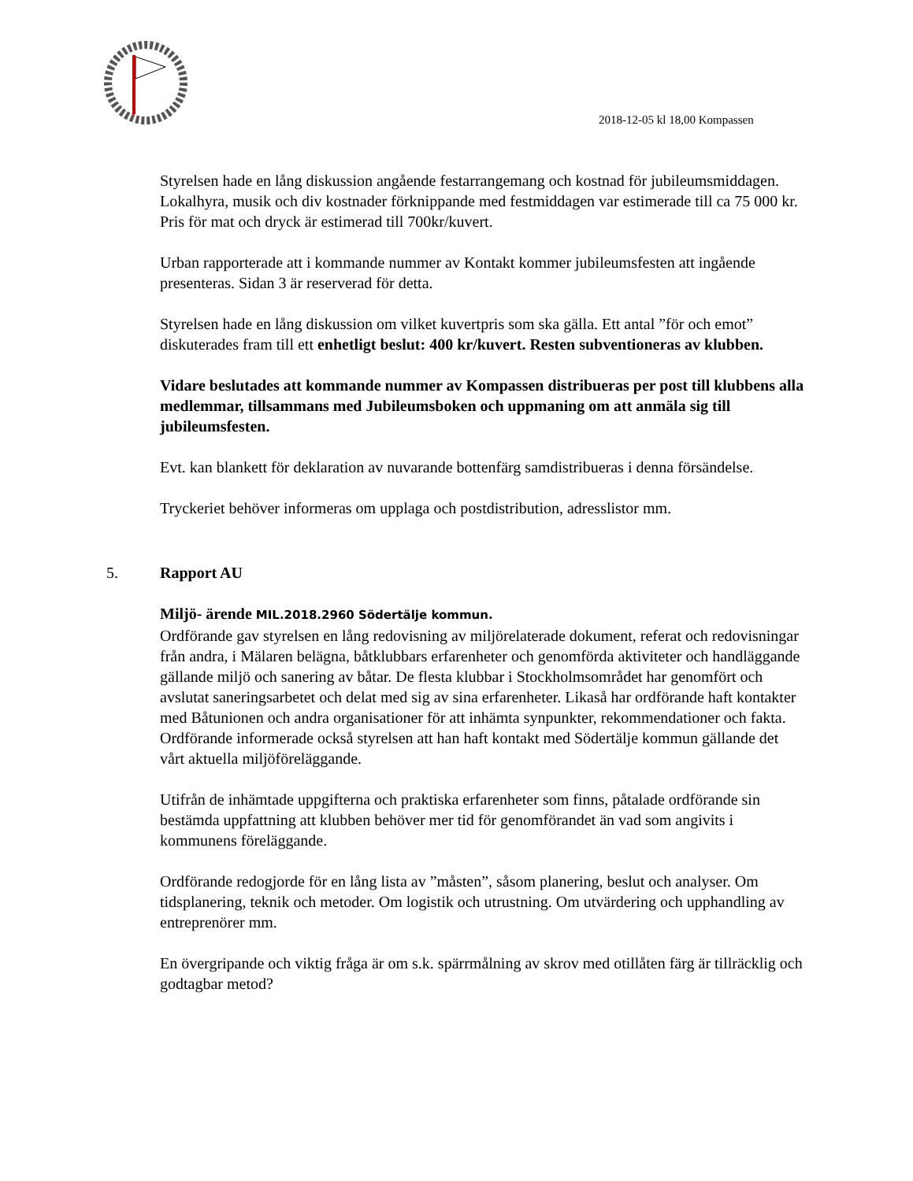2018-12-05 kl 18,00 Kompassen
Styrelsen hade en lång diskussion angående festarrangemang och kostnad för jubileumsmiddagen. Lokalhyra, musik och div kostnader förknippande med festmiddagen var estimerade till ca 75 000 kr. Pris för mat och dryck är estimerad till 700kr/kuvert.
Urban rapporterade att i kommande nummer av Kontakt kommer jubileumsfesten att ingående presenteras. Sidan 3 är reserverad för detta.
Styrelsen hade en lång diskussion om vilket kuvertpris som ska gälla. Ett antal ”för och emot” diskuterades fram till ett enhetligt beslut: 400 kr/kuvert. Resten subventioneras av klubben.
Vidare beslutades att kommande nummer av Kompassen distribueras per post till klubbens alla medlemmar, tillsammans med Jubileumsboken och uppmaning om att anmäla sig till jubileumsfesten.
Evt. kan blankett för deklaration av nuvarande bottenfärg samdistribueras i denna försändelse.
Tryckeriet behöver informeras om upplaga och postdistribution, adresslistor mm.
5. Rapport AU
Miljö- ärende MIL.2018.2960 Södertälje kommun.
Ordförande gav styrelsen en lång redovisning av miljörelaterade dokument, referat och redovisningar från andra, i Mälaren belägna, båtklubbars erfarenheter och genomförda aktiviteter och handläggande gällande miljö och sanering av båtar. De flesta klubbar i Stockholmsområdet har genomfört och avslutat saneringsarbetet och delat med sig av sina erfarenheter. Likaså har ordförande haft kontakter med Båtunionen och andra organisationer för att inhämta synpunkter, rekommendationer och fakta.
Ordförande informerade också styrelsen att han haft kontakt med Södertälje kommun gällande det vårt aktuella miljöföreläggande.
Utifrån de inhämtade uppgifterna och praktiska erfarenheter som finns, påtalade ordförande sin bestämda uppfattning att klubben behöver mer tid för genomförandet än vad som angivits i kommunens föreläggande.
Ordförande redogjorde för en lång lista av ”måsten”, såsom planering, beslut och analyser. Om tidsplanering, teknik och metoder. Om logistik och utrustning. Om utvärdering och upphandling av entreprenörer mm.
En övergripande och viktig fråga är om s.k. spärrmålning av skrov med otillåten färg är tillräcklig och godtagbar metod?